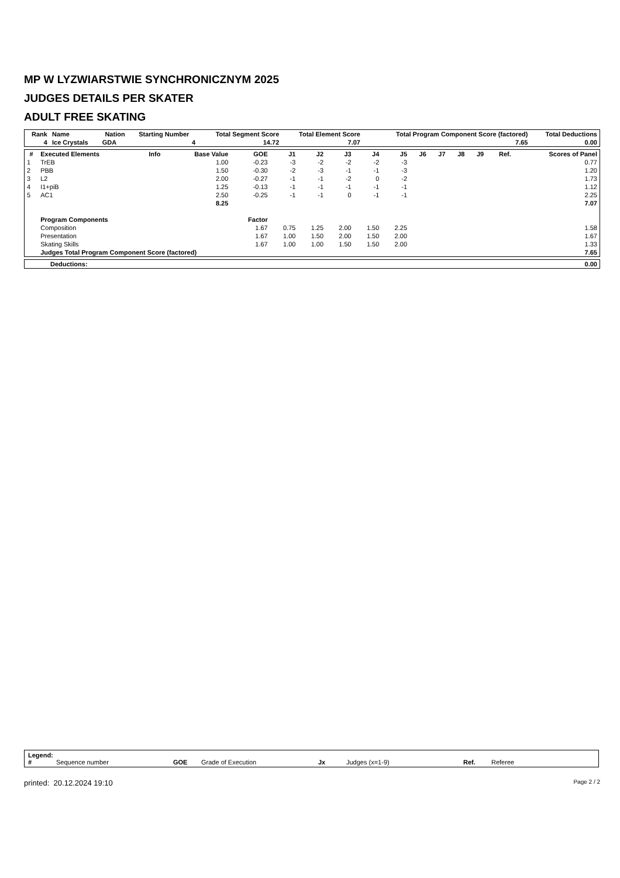MP W LYZWIARSTWIE SYNCHRONICZNYM 2025
JUDGES DETAILS PER SKATER
ADULT FREE SKATING
| Rank | Name | Nation | Starting Number | Total Segment Score | Total Element Score | Total Program Component Score (factored) | Total Deductions |
| --- | --- | --- | --- | --- | --- | --- | --- |
| 4 | Ice Crystals | GDA | 4 | 14.72 | 7.07 | 7.65 | 0.00 |
| # | Executed Elements | Info | Base Value | GOE | J1 | J2 | J3 | J4 | J5 | J6 | J7 | J8 | J9 | Ref. | Scores of Panel |
| --- | --- | --- | --- | --- | --- | --- | --- | --- | --- | --- | --- | --- | --- | --- | --- |
| 1 | TrEB | | 1.00 | -0.23 | -3 | -2 | -2 | -2 | -3 | | | | | | 0.77 |
| 2 | PBB | | 1.50 | -0.30 | -2 | -3 | -1 | -1 | -3 | | | | | | 1.20 |
| 3 | L2 | | 2.00 | -0.27 | -1 | -1 | -2 | 0 | -2 | | | | | | 1.73 |
| 4 | I1+piB | | 1.25 | -0.13 | -1 | -1 | -1 | -1 | -1 | | | | | | 1.12 |
| 5 | AC1 | | 2.50 | -0.25 | -1 | -1 | 0 | -1 | -1 | | | | | | 2.25 |
| | | | 8.25 | | | | | | | | | | | | 7.07 |
| | Program Components | | | Factor | | | | | | | | | | | |
| | Composition | | | 1.67 | 0.75 | 1.25 | 2.00 | 1.50 | 2.25 | | | | | | 1.58 |
| | Presentation | | | 1.67 | 1.00 | 1.50 | 2.00 | 1.50 | 2.00 | | | | | | 1.67 |
| | Skating Skills | | | 1.67 | 1.00 | 1.00 | 1.50 | 1.50 | 2.00 | | | | | | 1.33 |
| | Judges Total Program Component Score (factored) | | | | | | | | | | | | | | 7.65 |
| Deductions: | 0.00 |
Legend:
# Sequence number GOE Grade of Execution Jx Judges (x=1-9) Ref. Referee
printed: 20.12.2024 19:10 Page 2 / 2